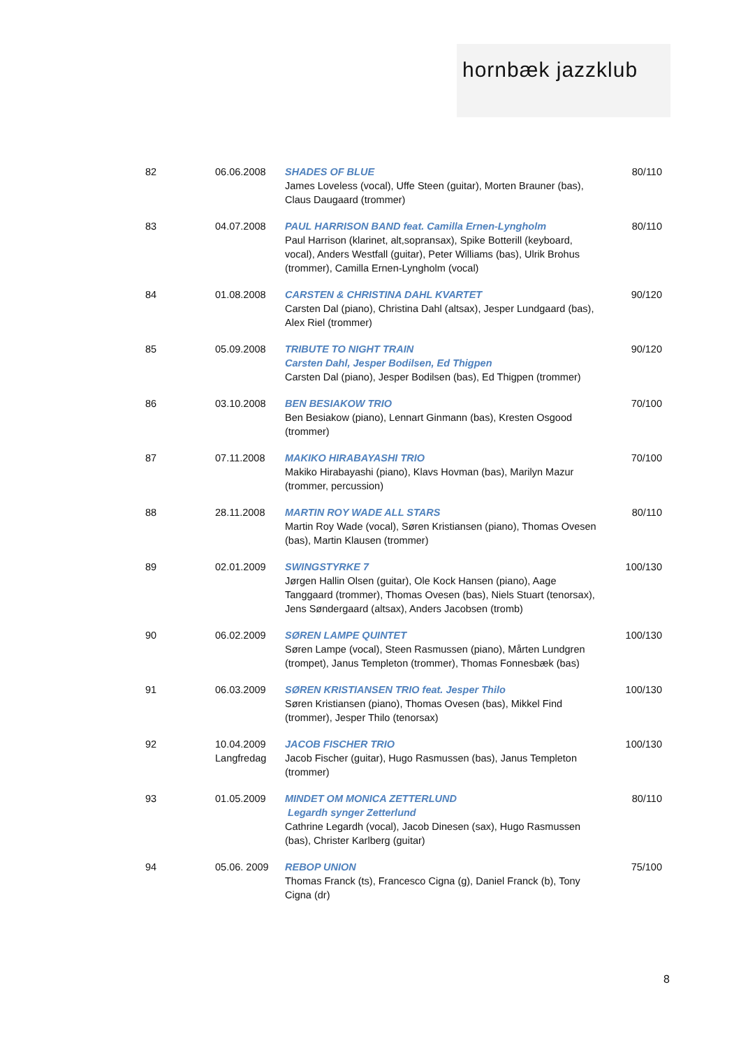hornbæk jazzklub
| 82 | 06.06.2008 | SHADES OF BLUE James Loveless (vocal), Uffe Steen (guitar), Morten Brauner (bas), Claus Daugaard (trommer) | 80/110 |
| 83 | 04.07.2008 | PAUL HARRISON BAND feat. Camilla Ernen-Lyngholm Paul Harrison (klarinet, alt,sopransax), Spike Botterill (keyboard, vocal), Anders Westfall (guitar), Peter Williams (bas), Ulrik Brohus (trommer), Camilla Ernen-Lyngholm (vocal) | 80/110 |
| 84 | 01.08.2008 | CARSTEN & CHRISTINA DAHL KVARTET Carsten Dal (piano), Christina Dahl (altsax), Jesper Lundgaard (bas), Alex Riel (trommer) | 90/120 |
| 85 | 05.09.2008 | TRIBUTE TO NIGHT TRAIN Carsten Dahl, Jesper Bodilsen, Ed Thigpen Carsten Dal (piano), Jesper Bodilsen (bas), Ed Thigpen (trommer) | 90/120 |
| 86 | 03.10.2008 | BEN BESIAKOW TRIO Ben Besiakow (piano), Lennart Ginmann (bas), Kresten Osgood (trommer) | 70/100 |
| 87 | 07.11.2008 | MAKIKO HIRABAYASHI TRIO Makiko Hirabayashi (piano), Klavs Hovman (bas), Marilyn Mazur (trommer, percussion) | 70/100 |
| 88 | 28.11.2008 | MARTIN ROY WADE ALL STARS Martin Roy Wade (vocal), Søren Kristiansen (piano), Thomas Ovesen (bas), Martin Klausen (trommer) | 80/110 |
| 89 | 02.01.2009 | SWINGSTYRKE 7 Jørgen Hallin Olsen (guitar), Ole Kock Hansen (piano), Aage Tanggaard (trommer), Thomas Ovesen (bas), Niels Stuart (tenorsax), Jens Søndergaard (altsax), Anders Jacobsen (tromb) | 100/130 |
| 90 | 06.02.2009 | SØREN LAMPE QUINTET Søren Lampe (vocal), Steen Rasmussen (piano), Mårten Lundgren (trompet), Janus Templeton (trommer), Thomas Fonnesbæk (bas) | 100/130 |
| 91 | 06.03.2009 | SØREN KRISTIANSEN TRIO feat. Jesper Thilo Søren Kristiansen (piano), Thomas Ovesen (bas), Mikkel Find (trommer), Jesper Thilo (tenorsax) | 100/130 |
| 92 | 10.04.2009 Langfredag | JACOB FISCHER TRIO Jacob Fischer (guitar), Hugo Rasmussen (bas), Janus Templeton (trommer) | 100/130 |
| 93 | 01.05.2009 | MINDET OM MONICA ZETTERLUND Legardh synger Zetterlund Cathrine Legardh (vocal), Jacob Dinesen (sax), Hugo Rasmussen (bas), Christer Karlberg (guitar) | 80/110 |
| 94 | 05.06. 2009 | REBOP UNION Thomas Franck (ts), Francesco Cigna (g), Daniel Franck (b), Tony Cigna (dr) | 75/100 |
8